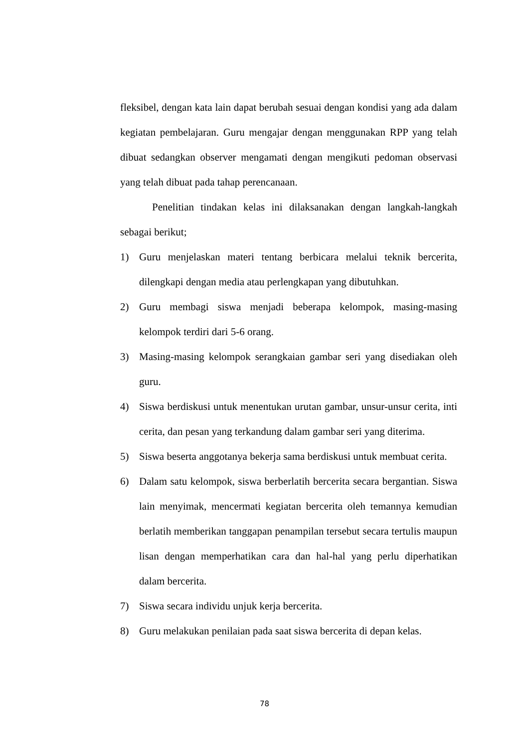fleksibel, dengan kata lain dapat berubah sesuai dengan kondisi yang ada dalam kegiatan pembelajaran. Guru mengajar dengan menggunakan RPP yang telah dibuat sedangkan observer mengamati dengan mengikuti pedoman observasi yang telah dibuat pada tahap perencanaan.
Penelitian tindakan kelas ini dilaksanakan dengan langkah-langkah sebagai berikut;
1) Guru menjelaskan materi tentang berbicara melalui teknik bercerita, dilengkapi dengan media atau perlengkapan yang dibutuhkan.
2) Guru membagi siswa menjadi beberapa kelompok, masing-masing kelompok terdiri dari 5-6 orang.
3) Masing-masing kelompok serangkaian gambar seri yang disediakan oleh guru.
4) Siswa berdiskusi untuk menentukan urutan gambar, unsur-unsur cerita, inti cerita, dan pesan yang terkandung dalam gambar seri yang diterima.
5) Siswa beserta anggotanya bekerja sama berdiskusi untuk membuat cerita.
6) Dalam satu kelompok, siswa berberlatih bercerita secara bergantian. Siswa lain menyimak, mencermati kegiatan bercerita oleh temannya kemudian berlatih memberikan tanggapan penampilan tersebut secara tertulis maupun lisan dengan memperhatikan cara dan hal-hal yang perlu diperhatikan dalam bercerita.
7) Siswa secara individu unjuk kerja bercerita.
8) Guru melakukan penilaian pada saat siswa bercerita di depan kelas.
78